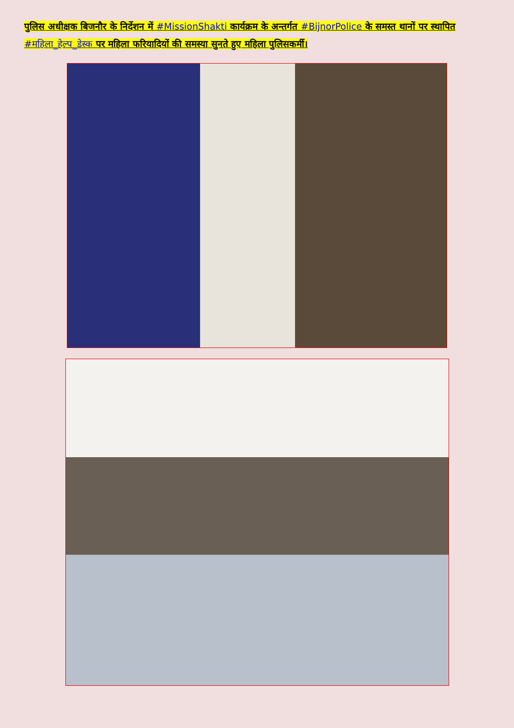पुलिस अधीक्षक बिजनौर के निर्देशन में #MissionShakti कार्यक्रम के अन्तर्गत #BijnorPolice के समस्त थानों पर स्थापित #महिला_हेल्प_डेस्क पर महिला फरियादियों की समस्या सुनते हुए महिला पुलिसकर्मी।